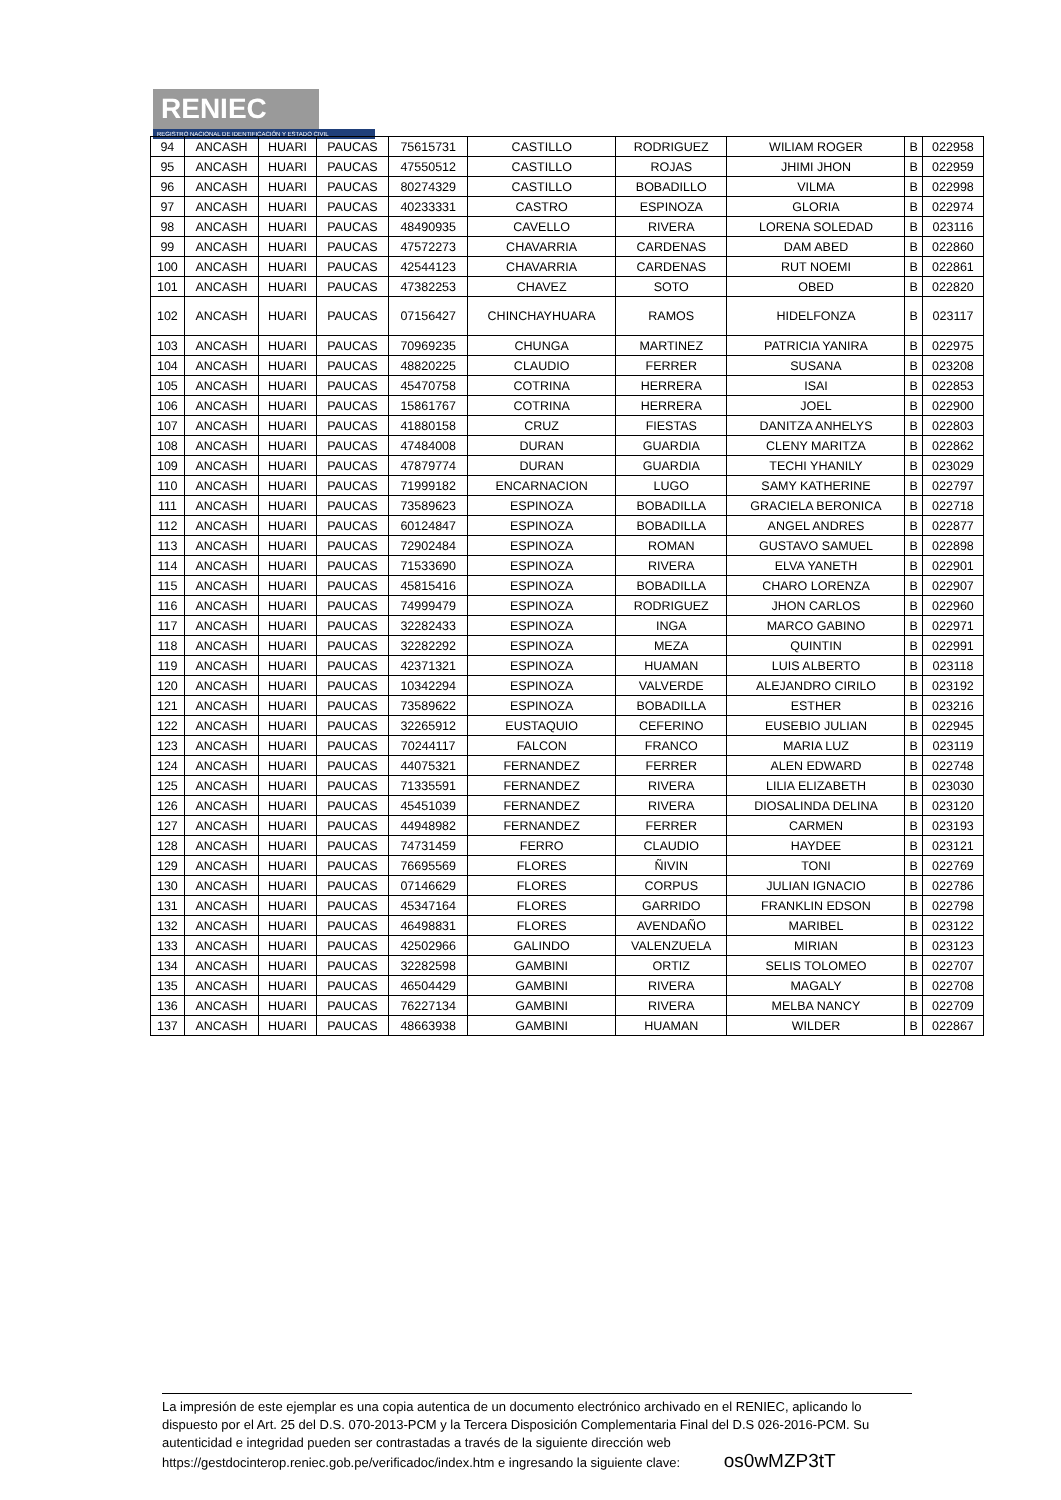RENIEC
REGISTRO NACIONAL DE IDENTIFICACIÓN Y ESTADO CIVIL
| 94 | ANCASH | HUARI | PAUCAS | 75615731 | CASTILLO | RODRIGUEZ | WILIAM ROGER | B | 022958 |
| 95 | ANCASH | HUARI | PAUCAS | 47550512 | CASTILLO | ROJAS | JHIMI JHON | B | 022959 |
| 96 | ANCASH | HUARI | PAUCAS | 80274329 | CASTILLO | BOBADILLO | VILMA | B | 022998 |
| 97 | ANCASH | HUARI | PAUCAS | 40233331 | CASTRO | ESPINOZA | GLORIA | B | 022974 |
| 98 | ANCASH | HUARI | PAUCAS | 48490935 | CAVELLO | RIVERA | LORENA SOLEDAD | B | 023116 |
| 99 | ANCASH | HUARI | PAUCAS | 47572273 | CHAVARRIA | CARDENAS | DAM ABED | B | 022860 |
| 100 | ANCASH | HUARI | PAUCAS | 42544123 | CHAVARRIA | CARDENAS | RUT NOEMI | B | 022861 |
| 101 | ANCASH | HUARI | PAUCAS | 47382253 | CHAVEZ | SOTO | OBED | B | 022820 |
| 102 | ANCASH | HUARI | PAUCAS | 07156427 | CHINCHAYHUARA | RAMOS | HIDELFONZA | B | 023117 |
| 103 | ANCASH | HUARI | PAUCAS | 70969235 | CHUNGA | MARTINEZ | PATRICIA YANIRA | B | 022975 |
| 104 | ANCASH | HUARI | PAUCAS | 48820225 | CLAUDIO | FERRER | SUSANA | B | 023208 |
| 105 | ANCASH | HUARI | PAUCAS | 45470758 | COTRINA | HERRERA | ISAI | B | 022853 |
| 106 | ANCASH | HUARI | PAUCAS | 15861767 | COTRINA | HERRERA | JOEL | B | 022900 |
| 107 | ANCASH | HUARI | PAUCAS | 41880158 | CRUZ | FIESTAS | DANITZA ANHELYS | B | 022803 |
| 108 | ANCASH | HUARI | PAUCAS | 47484008 | DURAN | GUARDIA | CLENY MARITZA | B | 022862 |
| 109 | ANCASH | HUARI | PAUCAS | 47879774 | DURAN | GUARDIA | TECHI YHANILY | B | 023029 |
| 110 | ANCASH | HUARI | PAUCAS | 71999182 | ENCARNACION | LUGO | SAMY KATHERINE | B | 022797 |
| 111 | ANCASH | HUARI | PAUCAS | 73589623 | ESPINOZA | BOBADILLA | GRACIELA BERONICA | B | 022718 |
| 112 | ANCASH | HUARI | PAUCAS | 60124847 | ESPINOZA | BOBADILLA | ANGEL ANDRES | B | 022877 |
| 113 | ANCASH | HUARI | PAUCAS | 72902484 | ESPINOZA | ROMAN | GUSTAVO SAMUEL | B | 022898 |
| 114 | ANCASH | HUARI | PAUCAS | 71533690 | ESPINOZA | RIVERA | ELVA YANETH | B | 022901 |
| 115 | ANCASH | HUARI | PAUCAS | 45815416 | ESPINOZA | BOBADILLA | CHARO LORENZA | B | 022907 |
| 116 | ANCASH | HUARI | PAUCAS | 74999479 | ESPINOZA | RODRIGUEZ | JHON CARLOS | B | 022960 |
| 117 | ANCASH | HUARI | PAUCAS | 32282433 | ESPINOZA | INGA | MARCO GABINO | B | 022971 |
| 118 | ANCASH | HUARI | PAUCAS | 32282292 | ESPINOZA | MEZA | QUINTIN | B | 022991 |
| 119 | ANCASH | HUARI | PAUCAS | 42371321 | ESPINOZA | HUAMAN | LUIS ALBERTO | B | 023118 |
| 120 | ANCASH | HUARI | PAUCAS | 10342294 | ESPINOZA | VALVERDE | ALEJANDRO CIRILO | B | 023192 |
| 121 | ANCASH | HUARI | PAUCAS | 73589622 | ESPINOZA | BOBADILLA | ESTHER | B | 023216 |
| 122 | ANCASH | HUARI | PAUCAS | 32265912 | EUSTAQUIO | CEFERINO | EUSEBIO JULIAN | B | 022945 |
| 123 | ANCASH | HUARI | PAUCAS | 70244117 | FALCON | FRANCO | MARIA LUZ | B | 023119 |
| 124 | ANCASH | HUARI | PAUCAS | 44075321 | FERNANDEZ | FERRER | ALEN EDWARD | B | 022748 |
| 125 | ANCASH | HUARI | PAUCAS | 71335591 | FERNANDEZ | RIVERA | LILIA ELIZABETH | B | 023030 |
| 126 | ANCASH | HUARI | PAUCAS | 45451039 | FERNANDEZ | RIVERA | DIOSALINDA DELINA | B | 023120 |
| 127 | ANCASH | HUARI | PAUCAS | 44948982 | FERNANDEZ | FERRER | CARMEN | B | 023193 |
| 128 | ANCASH | HUARI | PAUCAS | 74731459 | FERRO | CLAUDIO | HAYDEE | B | 023121 |
| 129 | ANCASH | HUARI | PAUCAS | 76695569 | FLORES | ÑIVIN | TONI | B | 022769 |
| 130 | ANCASH | HUARI | PAUCAS | 07146629 | FLORES | CORPUS | JULIAN IGNACIO | B | 022786 |
| 131 | ANCASH | HUARI | PAUCAS | 45347164 | FLORES | GARRIDO | FRANKLIN EDSON | B | 022798 |
| 132 | ANCASH | HUARI | PAUCAS | 46498831 | FLORES | AVENDAÑO | MARIBEL | B | 023122 |
| 133 | ANCASH | HUARI | PAUCAS | 42502966 | GALINDO | VALENZUELA | MIRIAN | B | 023123 |
| 134 | ANCASH | HUARI | PAUCAS | 32282598 | GAMBINI | ORTIZ | SELIS TOLOMEO | B | 022707 |
| 135 | ANCASH | HUARI | PAUCAS | 46504429 | GAMBINI | RIVERA | MAGALY | B | 022708 |
| 136 | ANCASH | HUARI | PAUCAS | 76227134 | GAMBINI | RIVERA | MELBA NANCY | B | 022709 |
| 137 | ANCASH | HUARI | PAUCAS | 48663938 | GAMBINI | HUAMAN | WILDER | B | 022867 |
La impresión de este ejemplar es una copia autentica de un documento electrónico archivado en el RENIEC, aplicando lo dispuesto por el Art. 25 del D.S. 070-2013-PCM y la Tercera Disposición Complementaria Final del D.S 026-2016-PCM. Su autenticidad e integridad pueden ser contrastadas a través de la siguiente dirección web https://gestdocinterop.reniec.gob.pe/verificadoc/index.htm e ingresando la siguiente clave: os0wMZP3tT